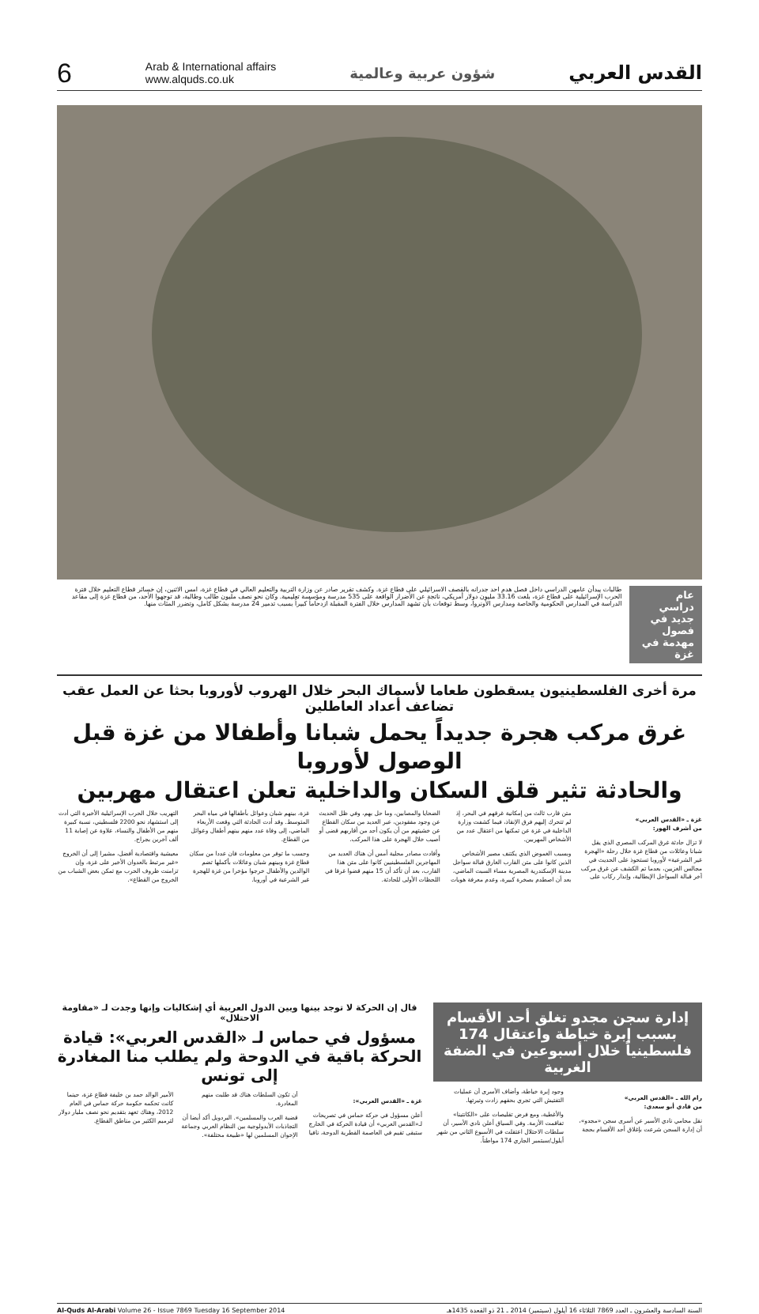6 Arab & International affairs
www.alquds.co.uk شؤون عربية وعالمية القدس العربي
عام دراسي جديد في فصول مهدمة في غزة
طالبات يبدأن عامهن الدراسي داخل فصل هدم احد جدرانه بالقصف الاسرائيلي على قطاع غزة. وكشف تقرير صادر عن وزارة التربية والتعليم العالي في قطاع غزة، امس الاثنين، إن خسائر قطاع التعليم خلال فترة الحرب الإسرائيلية على قطاع غزة، بلغت 33.16 مليون دولار أمريكي، ناتجة عن الأضرار الواقعة على 535 مدرسة ومؤسسة تعليمية. وكان نحو نصف مليون طالب وطالبة، قد توجهوا الأحد، من قطاع غزة إلى مقاعد الدراسة في المدارس الحكومية والخاصة ومدارس الأونروا، وسط توقعات بأن تشهد المدارس خلال الفترة المقبلة ازدحاماً كبيراً بسبب تدمير 24 مدرسة بشكل كامل، وتضرر المئات منها.
مرة أخرى الفلسطينيون يسقطون طعاما لأسماك البحر خلال الهروب لأوروبا بحثا عن العمل عقب تضاعف أعداد العاطلين
غرق مركب هجرة جديداً يحمل شبانا وأطفالا من غزة قبل الوصول لأوروبا
والحادثة تثير قلق السكان والداخلية تعلن اعتقال مهربين
غزة ـ «القدس العربي»
من أشرف الهور:
لا تزال حادثة غرق المركب المصري الذي يقل شبانا وعائلات من قطاع غزة خلال رحلة «الهجرة غير الشرعية» لأوروبا تستحوذ على الحديث في مجالس الغزيين، بعدما تم الكشف عن غرق مركب آخر قبالة السواحل الإيطالية، وإنذار ركاب على متن قارب ثالث من إمكانية غرقهم في البحر، إذ لم تتحرك إليهم فرق الإنقاذ، فيما كشفت وزارة الداخلية في غزة عن تمكنها من اعتقال عدد من الأشخاص المهربين.
وبسبب الغموض الذي يكتنف مصير الأشخاص الذين كانوا على متن القارب الغارق قبالة سواحل مدينة الإسكندرية المصرية مساء السبت الماضي، بعد أن اصطدم بصخرة كبيرة، وعدم معرفة هويات الضحايا والمصابين، وما حل بهم، وفي ظل الحديث عن وجود مفقودين، عبر العديد من سكان القطاع عن خشيتهم من أن يكون أحد من أقاربهم قضى أو أصيب خلال الهجرة على هذا المركب.
وأفادت مصادر محلية أمس أن هناك العديد من المهاجرين الفلسطينيين كانوا على متن هذا القارب، بعد أن تأكد أن 15 منهم قضوا غرقا في اللحظات الأولى للحادثة.
غزة، بينهم شبان وعوائل بأطفالها في مياه البحر المتوسط. وقد أدت الحادثة التي وقعت الأربعاء الماضي، إلى وفاة عدد منهم بينهم أطفال وعوائل من القطاع.
وحسب ما توفر من معلومات فان عددا من سكان قطاع غزة وبينهم شبان وعائلات بأكملها تضم الوالدين والأطفال خرجوا مؤخرا من غزة للهجرة غير الشرعية في أوروبا.
التهريب خلال الحرب الإسرائيلية الأخيرة التي أدت إلى استشهاد نحو 2200 فلسطيني، نسبة كبيرة منهم من الأطفال والنساء، علاوة عن إصابة 11 ألف آخرين بجراح.
معيشية واقتصادية أفضل، مشيرا إلى أن الخروج «غير مرتبط بالعدوان الأخير على غزة، وإن تزامنت ظروف الحرب مع تمكن بعض الشباب من الخروج من القطاع».
إدارة سجن مجدو تغلق أحد الأقسام بسبب إبرة خياطة واعتقال 174 فلسطينياً خلال أسبوعين في الضفة الغربية
رام الله ـ «القدس العربي»
من فادي أبو سعدى:
نقل محامي نادي الأسير عن أسرى سجن «مجدو»، أن إدارة السجن شرعت بإغلاق أحد الأقسام بحجة وجود إبرة خياطة، وأضاف الأسرى أن عمليات التفتيش التي تجري بحقهم زادت وتيرتها.
والأغطية، ومع فرض تقليصات على «الكانتينا» تفاقمت الأزمة. وفي السياق أعلن نادي الأسير، أن سلطات الاحتلال اعتقلت في الأسبوع الثاني من شهر أيلول/سبتمبر الجاري 174 مواطناً.
قال إن الحركة لا توجد بينها وبين الدول العربية أي إشكاليات وإنها وجدت لـ «مقاومة الاحتلال»
مسؤول في حماس لـ «القدس العربي»: قيادة الحركة باقية في الدوحة ولم يطلب منا المغادرة إلى تونس
غزة ـ «القدس العربي»:
أعلن مسؤول في حركة حماس في تصريحات لـ«القدس العربي» أن قيادة الحركة في الخارج ستبقى تقيم في العاصمة القطرية الدوحة، نافيا أن تكون السلطات هناك قد طلبت منهم المغادرة.
قضية العرب والمسلمين». البردويل أكد أيضا أن التجاذبات الأيدولوجية بين النظام العربي وجماعة الإخوان المسلمين لها «طبيعة مختلفة».
الأمير الوالد حمد بن خليفة قطاع غزة، حينما كانت تحكمه حكومة حركة حماس في العام 2012، وهناك تعهد بتقديم نحو نصف مليار دولار لترميم الكثير من مناطق القطاع.
Al-Quds Al-Arabi Volume 26 - Issue 7869 Tuesday 16 September 2014 السنة السادسة والعشرون ـ العدد 7869 الثلاثاء 16 أيلول (سبتمبر) 2014 ـ 21 ذو القعدة 1435هـ